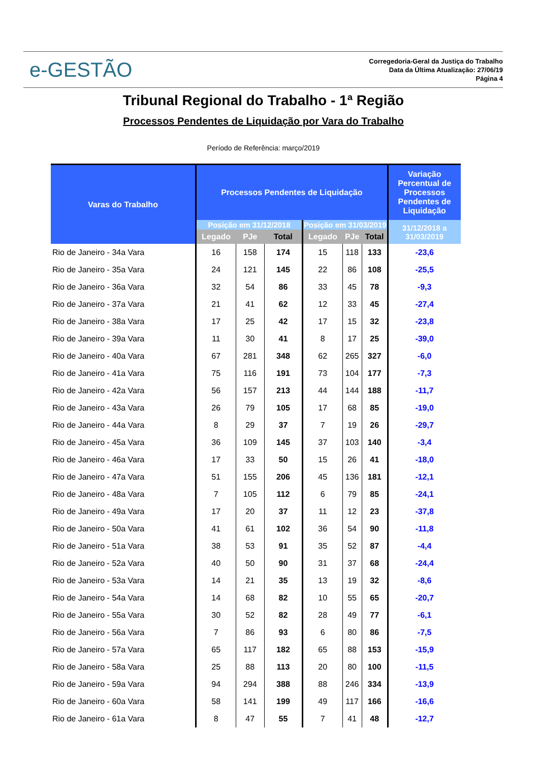e-GESTÃO
Corregedoria-Geral da Justiça do Trabalho
Data da Última Atualização: 27/06/19
Página 4
Tribunal Regional do Trabalho - 1ª Região
Processos Pendentes de Liquidação por Vara do Trabalho
Período de Referência: março/2019
| Varas do Trabalho | Processos Pendentes de Liquidação | | | | | | Variação Percentual de Processos Pendentes de Liquidação |
| --- | --- | --- | --- | --- | --- | --- | --- |
| | Posição em 31/12/2018 | | | Posição em 31/03/2019 | | | 31/12/2018 a 31/03/2019 |
| | Legado | PJe | Total | Legado | PJe | Total | |
| Rio de Janeiro - 34a Vara | 16 | 158 | 174 | 15 | 118 | 133 | -23,6 |
| Rio de Janeiro - 35a Vara | 24 | 121 | 145 | 22 | 86 | 108 | -25,5 |
| Rio de Janeiro - 36a Vara | 32 | 54 | 86 | 33 | 45 | 78 | -9,3 |
| Rio de Janeiro - 37a Vara | 21 | 41 | 62 | 12 | 33 | 45 | -27,4 |
| Rio de Janeiro - 38a Vara | 17 | 25 | 42 | 17 | 15 | 32 | -23,8 |
| Rio de Janeiro - 39a Vara | 11 | 30 | 41 | 8 | 17 | 25 | -39,0 |
| Rio de Janeiro - 40a Vara | 67 | 281 | 348 | 62 | 265 | 327 | -6,0 |
| Rio de Janeiro - 41a Vara | 75 | 116 | 191 | 73 | 104 | 177 | -7,3 |
| Rio de Janeiro - 42a Vara | 56 | 157 | 213 | 44 | 144 | 188 | -11,7 |
| Rio de Janeiro - 43a Vara | 26 | 79 | 105 | 17 | 68 | 85 | -19,0 |
| Rio de Janeiro - 44a Vara | 8 | 29 | 37 | 7 | 19 | 26 | -29,7 |
| Rio de Janeiro - 45a Vara | 36 | 109 | 145 | 37 | 103 | 140 | -3,4 |
| Rio de Janeiro - 46a Vara | 17 | 33 | 50 | 15 | 26 | 41 | -18,0 |
| Rio de Janeiro - 47a Vara | 51 | 155 | 206 | 45 | 136 | 181 | -12,1 |
| Rio de Janeiro - 48a Vara | 7 | 105 | 112 | 6 | 79 | 85 | -24,1 |
| Rio de Janeiro - 49a Vara | 17 | 20 | 37 | 11 | 12 | 23 | -37,8 |
| Rio de Janeiro - 50a Vara | 41 | 61 | 102 | 36 | 54 | 90 | -11,8 |
| Rio de Janeiro - 51a Vara | 38 | 53 | 91 | 35 | 52 | 87 | -4,4 |
| Rio de Janeiro - 52a Vara | 40 | 50 | 90 | 31 | 37 | 68 | -24,4 |
| Rio de Janeiro - 53a Vara | 14 | 21 | 35 | 13 | 19 | 32 | -8,6 |
| Rio de Janeiro - 54a Vara | 14 | 68 | 82 | 10 | 55 | 65 | -20,7 |
| Rio de Janeiro - 55a Vara | 30 | 52 | 82 | 28 | 49 | 77 | -6,1 |
| Rio de Janeiro - 56a Vara | 7 | 86 | 93 | 6 | 80 | 86 | -7,5 |
| Rio de Janeiro - 57a Vara | 65 | 117 | 182 | 65 | 88 | 153 | -15,9 |
| Rio de Janeiro - 58a Vara | 25 | 88 | 113 | 20 | 80 | 100 | -11,5 |
| Rio de Janeiro - 59a Vara | 94 | 294 | 388 | 88 | 246 | 334 | -13,9 |
| Rio de Janeiro - 60a Vara | 58 | 141 | 199 | 49 | 117 | 166 | -16,6 |
| Rio de Janeiro - 61a Vara | 8 | 47 | 55 | 7 | 41 | 48 | -12,7 |